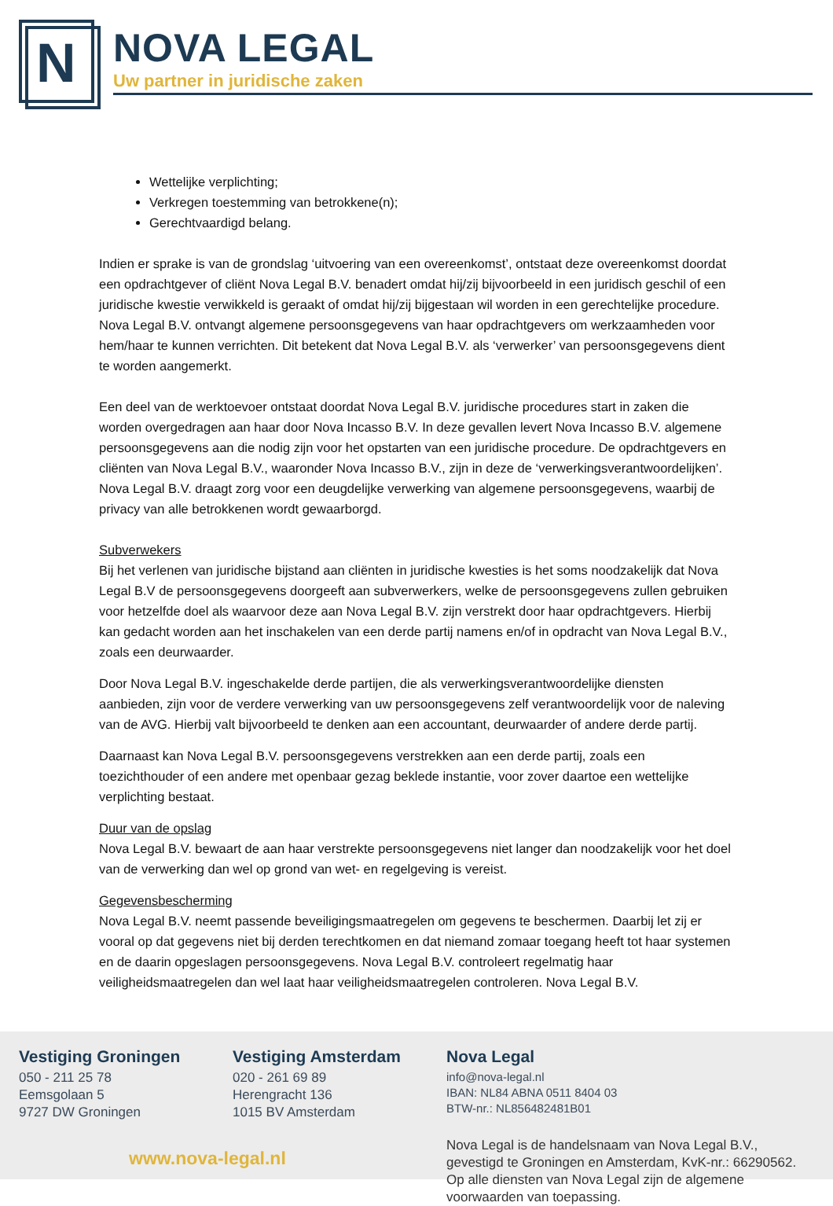N
NOVA LEGAL
Uw partner in juridische zaken
Wettelijke verplichting;
Verkregen toestemming van betrokkene(n);
Gerechtvaardigd belang.
Indien er sprake is van de grondslag ‘uitvoering van een overeenkomst’, ontstaat deze overeenkomst doordat een opdrachtgever of cliënt Nova Legal B.V. benadert omdat hij/zij bijvoorbeeld in een juridisch geschil of een juridische kwestie verwikkeld is geraakt of omdat hij/zij bijgestaan wil worden in een gerechtelijke procedure. Nova Legal B.V. ontvangt algemene persoonsgegevens van haar opdrachtgevers om werkzaamheden voor hem/haar te kunnen verrichten. Dit betekent dat Nova Legal B.V. als ‘verwerker’ van persoonsgegevens dient te worden aangemerkt.
Een deel van de werktoevoer ontstaat doordat Nova Legal B.V. juridische procedures start in zaken die worden overgedragen aan haar door Nova Incasso B.V. In deze gevallen levert Nova Incasso B.V. algemene persoonsgegevens aan die nodig zijn voor het opstarten van een juridische procedure. De opdrachtgevers en cliënten van Nova Legal B.V., waaronder Nova Incasso B.V., zijn in deze de ‘verwerkingsverantwoordelijken’. Nova Legal B.V. draagt zorg voor een deugdelijke verwerking van algemene persoonsgegevens, waarbij de privacy van alle betrokkenen wordt gewaarborgd.
Subverwekers
Bij het verlenen van juridische bijstand aan cliënten in juridische kwesties is het soms noodzakelijk dat Nova Legal B.V de persoonsgegevens doorgeeft aan subverwerkers, welke de persoonsgegevens zullen gebruiken voor hetzelfde doel als waarvoor deze aan Nova Legal B.V. zijn verstrekt door haar opdrachtgevers. Hierbij kan gedacht worden aan het inschakelen van een derde partij namens en/of in opdracht van Nova Legal B.V., zoals een deurwaarder.
Door Nova Legal B.V. ingeschakelde derde partijen, die als verwerkingsverantwoordelijke diensten aanbieden, zijn voor de verdere verwerking van uw persoonsgegevens zelf verantwoordelijk voor de naleving van de AVG. Hierbij valt bijvoorbeeld te denken aan een accountant, deurwaarder of andere derde partij.
Daarnaast kan Nova Legal B.V. persoonsgegevens verstrekken aan een derde partij, zoals een toezichthouder of een andere met openbaar gezag beklede instantie, voor zover daartoe een wettelijke verplichting bestaat.
Duur van de opslag
Nova Legal B.V. bewaart de aan haar verstrekte persoonsgegevens niet langer dan noodzakelijk voor het doel van de verwerking dan wel op grond van wet- en regelgeving is vereist.
Gegevensbescherming
Nova Legal B.V. neemt passende beveiligingsmaatregelen om gegevens te beschermen. Daarbij let zij er vooral op dat gegevens niet bij derden terechtkomen en dat niemand zomaar toegang heeft tot haar systemen en de daarin opgeslagen persoonsgegevens. Nova Legal B.V. controleert regelmatig haar veiligheidsmaatregelen dan wel laat haar veiligheidsmaatregelen controleren. Nova Legal B.V.
Vestiging Groningen
050 - 211 25 78
Eemsgolaan 5
9727 DW Groningen
Vestiging Amsterdam
020 - 261 69 89
Herengracht 136
1015 BV Amsterdam
www.nova-legal.nl
Nova Legal
info@nova-legal.nl
IBAN: NL84 ABNA 0511 8404 03
BTW-nr.: NL856482481B01
Nova Legal is de handelsnaam van Nova Legal B.V., gevestigd te Groningen en Amsterdam, KvK-nr.: 66290562. Op alle diensten van Nova Legal zijn de algemene voorwaarden van toepassing.